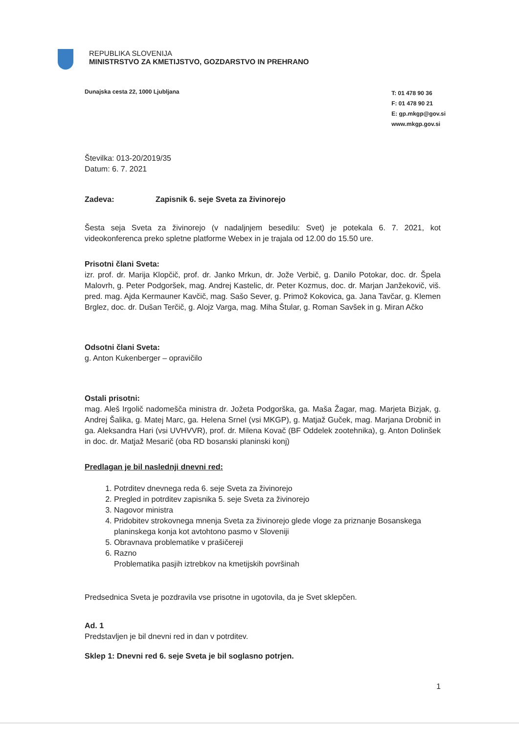REPUBLIKA SLOVENIJA
MINISTRSTVO ZA KMETIJSTVO, GOZDARSTVO IN PREHRANO
Dunajska cesta 22, 1000 Ljubljana
T: 01 478 90 36
F: 01 478 90 21
E: gp.mkgp@gov.si
www.mkgp.gov.si
Številka: 013-20/2019/35
Datum: 6. 7. 2021
Zadeva: Zapisnik 6. seje Sveta za živinorejo
Šesta seja Sveta za živinorejo (v nadaljnjem besedilu: Svet) je potekala 6. 7. 2021, kot videokonferenca preko spletne platforme Webex in je trajala od 12.00 do 15.50 ure.
Prisotni člani Sveta:
izr. prof. dr. Marija Klopčič, prof. dr. Janko Mrkun, dr. Jože Verbič, g. Danilo Potokar, doc. dr. Špela Malovrh, g. Peter Podgoršek, mag. Andrej Kastelic, dr. Peter Kozmus, doc. dr. Marjan Janžekovič, viš. pred. mag. Ajda Kermauner Kavčič, mag. Sašo Sever, g. Primož Kokovica, ga. Jana Tavčar, g. Klemen Brglez, doc. dr. Dušan Terčič, g. Alojz Varga, mag. Miha Štular, g. Roman Savšek in g. Miran Ačko
Odsotni člani Sveta:
g. Anton Kukenberger – opravičilo
Ostali prisotni:
mag. Aleš Irgolič nadomešča ministra dr. Jožeta Podgorška, ga. Maša Žagar, mag. Marjeta Bizjak, g. Andrej Šalika, g. Matej Marc, ga. Helena Srnel (vsi MKGP), g. Matjaž Guček, mag. Marjana Drobnič in ga. Aleksandra Hari (vsi UVHVVR), prof. dr. Milena Kovač (BF Oddelek zootehnika), g. Anton Dolinšek in doc. dr. Matjaž Mesarič (oba RD bosanski planinski konj)
Predlagan je bil naslednji dnevni red:
1. Potrditev dnevnega reda 6. seje Sveta za živinorejo
2. Pregled in potrditev zapisnika 5. seje Sveta za živinorejo
3. Nagovor ministra
4. Pridobitev strokovnega mnenja Sveta za živinorejo glede vloge za priznanje Bosanskega planinskega konja kot avtohtono pasmo v Sloveniji
5. Obravnava problematike v prašičereji
6. Razno
Problematika pasjih iztrebkov na kmetijskih površinah
Predsednica Sveta je pozdravila vse prisotne in ugotovila, da je Svet sklepčen.
Ad. 1
Predstavljen je bil dnevni red in dan v potrditev.
Sklep 1: Dnevni red 6. seje Sveta je bil soglasno potrjen.
1